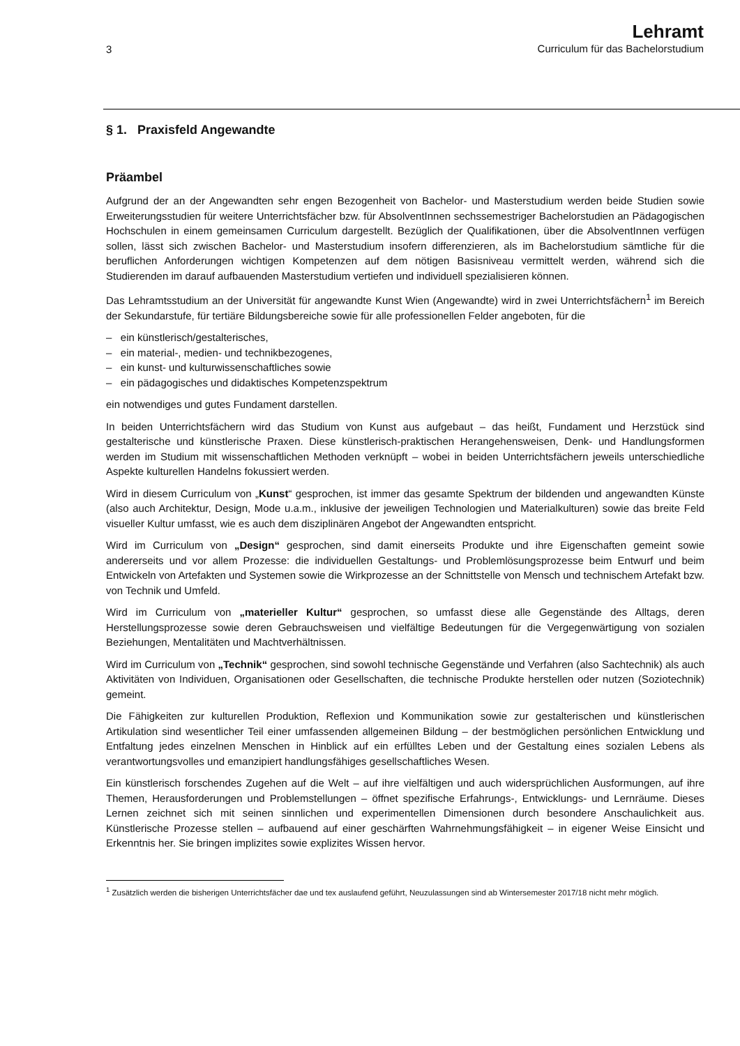3
Lehramt
Curriculum für das Bachelorstudium
§ 1. Praxisfeld Angewandte
Präambel
Aufgrund der an der Angewandten sehr engen Bezogenheit von Bachelor- und Masterstudium werden beide Studien sowie Erweiterungsstudien für weitere Unterrichtsfächer bzw. für AbsolventInnen sechssemestriger Bachelorstudien an Pädagogischen Hochschulen in einem gemeinsamen Curriculum dargestellt. Bezüglich der Qualifikationen, über die AbsolventInnen verfügen sollen, lässt sich zwischen Bachelor- und Masterstudium insofern differenzieren, als im Bachelorstudium sämtliche für die beruflichen Anforderungen wichtigen Kompetenzen auf dem nötigen Basisniveau vermittelt werden, während sich die Studierenden im darauf aufbauenden Masterstudium vertiefen und individuell spezialisieren können.
Das Lehramtsstudium an der Universität für angewandte Kunst Wien (Angewandte) wird in zwei Unterrichtsfächern<sup>1</sup> im Bereich der Sekundarstufe, für tertiäre Bildungsbereiche sowie für alle professionellen Felder angeboten, für die
– ein künstlerisch/gestalterisches,
– ein material-, medien- und technikbezogenes,
– ein kunst- und kulturwissenschaftliches sowie
– ein pädagogisches und didaktisches Kompetenzspektrum
ein notwendiges und gutes Fundament darstellen.
In beiden Unterrichtsfächern wird das Studium von Kunst aus aufgebaut – das heißt, Fundament und Herzstück sind gestalterische und künstlerische Praxen. Diese künstlerisch-praktischen Herangehensweisen, Denk- und Handlungsformen werden im Studium mit wissenschaftlichen Methoden verknüpft – wobei in beiden Unterrichtsfächern jeweils unterschiedliche Aspekte kulturellen Handelns fokussiert werden.
Wird in diesem Curriculum von „Kunst“ gesprochen, ist immer das gesamte Spektrum der bildenden und angewandten Künste (also auch Architektur, Design, Mode u.a.m., inklusive der jeweiligen Technologien und Materialkulturen) sowie das breite Feld visueller Kultur umfasst, wie es auch dem disziplinären Angebot der Angewandten entspricht.
Wird im Curriculum von „Design“ gesprochen, sind damit einerseits Produkte und ihre Eigenschaften gemeint sowie andererseits und vor allem Prozesse: die individuellen Gestaltungs- und Problemlösungsprozesse beim Entwurf und beim Entwickeln von Artefakten und Systemen sowie die Wirkprozesse an der Schnittstelle von Mensch und technischem Artefakt bzw. von Technik und Umfeld.
Wird im Curriculum von „materieller Kultur“ gesprochen, so umfasst diese alle Gegenstände des Alltags, deren Herstellungsprozesse sowie deren Gebrauchsweisen und vielfältige Bedeutungen für die Vergegenwärtigung von sozialen Beziehungen, Mentalitäten und Machtverhältnissen.
Wird im Curriculum von „Technik“ gesprochen, sind sowohl technische Gegenstände und Verfahren (also Sachtechnik) als auch Aktivitäten von Individuen, Organisationen oder Gesellschaften, die technische Produkte herstellen oder nutzen (Soziotechnik) gemeint.
Die Fähigkeiten zur kulturellen Produktion, Reflexion und Kommunikation sowie zur gestalterischen und künstlerischen Artikulation sind wesentlicher Teil einer umfassenden allgemeinen Bildung – der bestmöglichen persönlichen Entwicklung und Entfaltung jedes einzelnen Menschen in Hinblick auf ein erfülltes Leben und der Gestaltung eines sozialen Lebens als verantwortungsvolles und emanzipiert handlungsfähiges gesellschaftliches Wesen.
Ein künstlerisch forschendes Zugehen auf die Welt – auf ihre vielfältigen und auch widersprüchlichen Ausformungen, auf ihre Themen, Herausforderungen und Problemstellungen – öffnet spezifische Erfahrungs-, Entwicklungs- und Lernräume. Dieses Lernen zeichnet sich mit seinen sinnlichen und experimentellen Dimensionen durch besondere Anschaulichkeit aus. Künstlerische Prozesse stellen – aufbauend auf einer geschärften Wahrnehmungsfähigkeit – in eigener Weise Einsicht und Erkenntnis her. Sie bringen implizites sowie explizites Wissen hervor.
<sup>1</sup> Zusätzlich werden die bisherigen Unterrichtsfächer dae und tex auslaufend geführt, Neuzulassungen sind ab Wintersemester 2017/18 nicht mehr möglich.